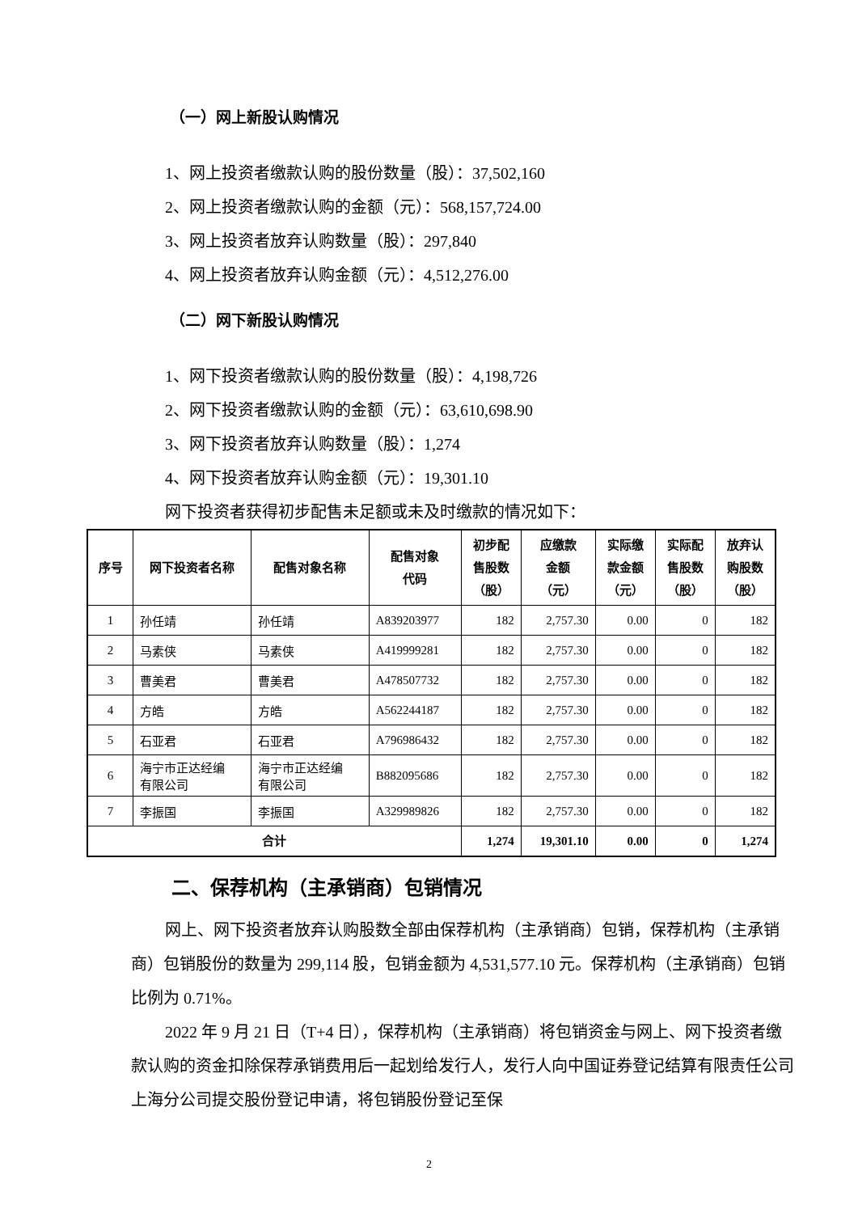（一）网上新股认购情况
1、网上投资者缴款认购的股份数量（股）：37,502,160
2、网上投资者缴款认购的金额（元）：568,157,724.00
3、网上投资者放弃认购数量（股）：297,840
4、网上投资者放弃认购金额（元）：4,512,276.00
（二）网下新股认购情况
1、网下投资者缴款认购的股份数量（股）：4,198,726
2、网下投资者缴款认购的金额（元）：63,610,698.90
3、网下投资者放弃认购数量（股）：1,274
4、网下投资者放弃认购金额（元）：19,301.10
网下投资者获得初步配售未足额或未及时缴款的情况如下：
| 序号 | 网下投资者名称 | 配售对象名称 | 配售对象 代码 | 初步配 售股数 （股） | 应缴款 金额 （元） | 实际缴 款金额 （元） | 实际配 售股数 （股） | 放弃认 购股数 （股） |
| --- | --- | --- | --- | --- | --- | --- | --- | --- |
| 1 | 孙任靖 | 孙任靖 | A839203977 | 182 | 2,757.30 | 0.00 | 0 | 182 |
| 2 | 马素侠 | 马素侠 | A419999281 | 182 | 2,757.30 | 0.00 | 0 | 182 |
| 3 | 曹美君 | 曹美君 | A478507732 | 182 | 2,757.30 | 0.00 | 0 | 182 |
| 4 | 方皓 | 方皓 | A562244187 | 182 | 2,757.30 | 0.00 | 0 | 182 |
| 5 | 石亚君 | 石亚君 | A796986432 | 182 | 2,757.30 | 0.00 | 0 | 182 |
| 6 | 海宁市正达经编 有限公司 | 海宁市正达经编 有限公司 | B882095686 | 182 | 2,757.30 | 0.00 | 0 | 182 |
| 7 | 李振国 | 李振国 | A329989826 | 182 | 2,757.30 | 0.00 | 0 | 182 |
| 合计 | | | | 1,274 | 19,301.10 | 0.00 | 0 | 1,274 |
二、保荐机构（主承销商）包销情况
网上、网下投资者放弃认购股数全部由保荐机构（主承销商）包销，保荐机构（主承销商）包销股份的数量为 299,114 股，包销金额为 4,531,577.10 元。保荐机构（主承销商）包销比例为 0.71%。
2022 年 9 月 21 日（T+4 日），保荐机构（主承销商）将包销资金与网上、网下投资者缴款认购的资金扣除保荐承销费用后一起划给发行人，发行人向中国证券登记结算有限责任公司上海分公司提交股份登记申请，将包销股份登记至保
2